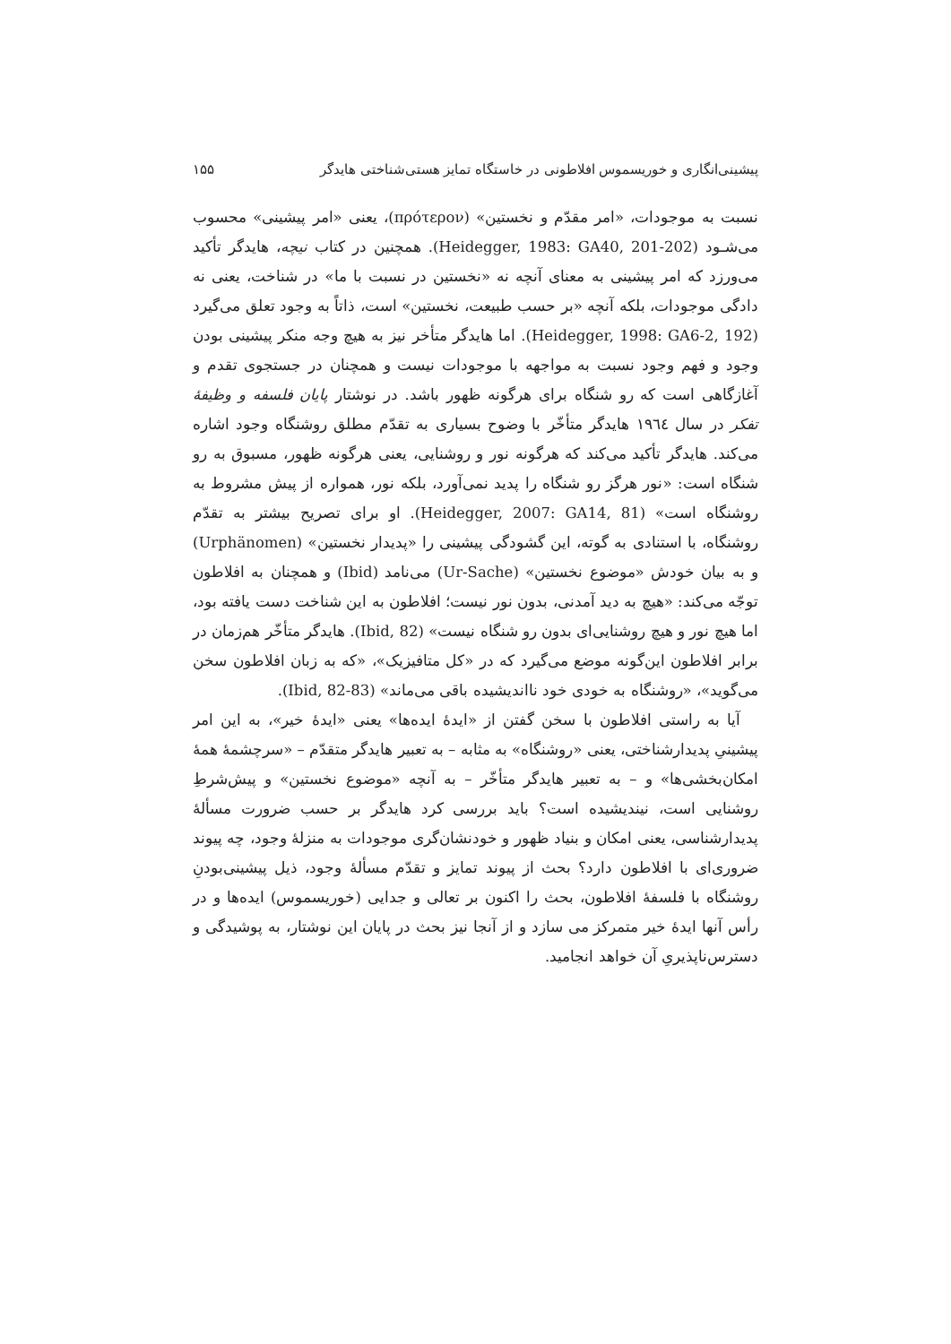پیشینی‌انگاری و خوریسموس افلاطونی در خاستگاه تمایز هستی‌شناختی هایدگر ۱۵۵
نسبت به موجودات، «امر مقدّم و نخستین» (πρότερον)، یعنی «امر پیشینی» محسوب می‌شـود (Heidegger, 1983: GA40, 201-202). همچنین در کتاب نیچه، هایدگر تأکید می‌ورزد که امر پیشینی به معنای آنچه نه «نخستین در نسبت با ما» در شناخت، یعنی نه دادگی موجودات، بلکه آنچه «بر حسب طبیعت، نخستین» است، ذاتاً به وجود تعلق می‌گیرد (Heidegger, 1998: GA6-2, 192). اما هایدگر متأخر نیز به هیچ وجه منکر پیشینی بودن وجود و فهم وجود نسبت به مواجهه با موجودات نیست و همچنان در جستجوی تقدم و آغازگاهی است که رو شنگاه برای هرگونه ظهور باشد. در نوشتار پایان فلسفه و وظیفهٔ تفکر در سال ۱۹٦٤ هایدگر متأخّر با وضوح بسیاری به تقدّم مطلق روشنگاه وجود اشاره می‌کند. هایدگر تأکید می‌کند که هرگونه نور و روشنایی، یعنی هرگونه ظهور، مسبوق به رو شنگاه است: «نور هرگز رو شنگاه را پدید نمی‌آورد، بلکه نور، همواره از پیش مشروط به روشنگاه است» (Heidegger, 2007: GA14, 81). او برای تصریح بیشتر به تقدّم روشنگاه، با استنادی به گوته، این گشودگی پیشینی را «پدیدار نخستین» (Urphänomen) و به بیان خودش «موضوع نخستین» (Ur-Sache) می‌نامد (Ibid) و همچنان به افلاطون توجّه می‌کند: «هیچ به دید آمدنی، بدون نور نیست؛ افلاطون به این شناخت دست یافته بود، اما هیچ نور و هیچ روشنایی‌ای بدون رو شنگاه نیست» (Ibid, 82). هایدگر متأخّر هم‌زمان در برابر افلاطون این‌گونه موضع می‌گیرد که در «کل متافیزیک»، «که به زبان افلاطون سخن می‌گوید»، «روشنگاه به خودی خود نااندیشیده باقی می‌ماند» (Ibid, 82-83).
آیا به راستی افلاطون با سخن گفتن از «ایدهٔ ایده‌ها» یعنی «ایدهٔ خیر»، به این امر پیشینیِ پدیدارشناختی، یعنی «روشنگاه» به مثابه – به تعبیر هایدگر متقدّم – «سرچشمهٔ همهٔ امکان‌بخشی‌ها» و – به تعبیر هایدگر متأخّر – به آنچه «موضوع نخستین» و پیش‌شرطِ روشنایی است، نیندیشیده است؟ باید بررسی کرد هایدگر بر حسب ضرورت مسألهٔ پدیدارشناسی، یعنی امکان و بنیاد ظهور و خودنشان‌گری موجودات به منزلهٔ وجود، چه پیوند ضروری‌ای با افلاطون دارد؟ بحث از پیوند تمایز و تقدّم مسألهٔ وجود، ذیل پیشینی‌بودنِ روشنگاه با فلسفهٔ افلاطون، بحث را اکنون بر تعالی و جدایی (خوریسموس) ایده‌ها و در رأس آنها ایدهٔ خیر متمرکز می سازد و از آنجا نیز بحث در پایان این نوشتار، به پوشیدگی و دسترس‌ناپذیریِ آن خواهد انجامید.